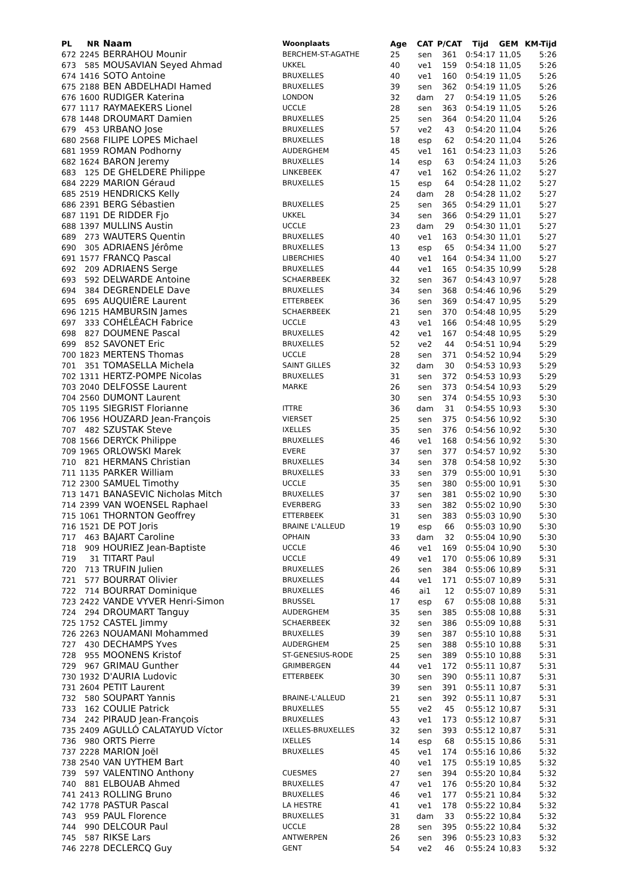| PL | NR | Naam | Woonplaats | Age | CAT | P/CAT | Tijd | GEM | KM-Tijd |
| --- | --- | --- | --- | --- | --- | --- | --- | --- | --- |
| 672 | 2245 | BERRAHOU Mounir | BERCHEM-ST-AGATHE | 25 | sen | 361 | 0:54:17 | 11,05 | 5:26 |
| 673 | 585 | MOUSAVIAN Seyed Ahmad | UKKEL | 40 | ve1 | 159 | 0:54:18 | 11,05 | 5:26 |
| 674 | 1416 | SOTO Antoine | BRUXELLES | 40 | ve1 | 160 | 0:54:19 | 11,05 | 5:26 |
| 675 | 2188 | BEN ABDELHADI Hamed | BRUXELLES | 39 | sen | 362 | 0:54:19 | 11,05 | 5:26 |
| 676 | 1600 | RUDIGER Katerina | LONDON | 32 | dam | 27 | 0:54:19 | 11,05 | 5:26 |
| 677 | 1117 | RAYMAEKERS Lionel | UCCLE | 28 | sen | 363 | 0:54:19 | 11,05 | 5:26 |
| 678 | 1448 | DROUMART Damien | BRUXELLES | 25 | sen | 364 | 0:54:20 | 11,04 | 5:26 |
| 679 | 453 | URBANO Jose | BRUXELLES | 57 | ve2 | 43 | 0:54:20 | 11,04 | 5:26 |
| 680 | 2568 | FILIPE LOPES Michael | BRUXELLES | 18 | esp | 62 | 0:54:20 | 11,04 | 5:26 |
| 681 | 1959 | ROMAN Podhorny | AUDERGHEM | 45 | ve1 | 161 | 0:54:23 | 11,03 | 5:26 |
| 682 | 1624 | BARON Jeremy | BRUXELLES | 14 | esp | 63 | 0:54:24 | 11,03 | 5:26 |
| 683 | 125 | DE GHELDERE Philippe | LINKEBEEK | 47 | ve1 | 162 | 0:54:26 | 11,02 | 5:27 |
| 684 | 2229 | MARION Géraud | BRUXELLES | 15 | esp | 64 | 0:54:28 | 11,02 | 5:27 |
| 685 | 2519 | HENDRICKS Kelly | | 24 | dam | 28 | 0:54:28 | 11,02 | 5:27 |
| 686 | 2391 | BERG Sébastien | BRUXELLES | 25 | sen | 365 | 0:54:29 | 11,01 | 5:27 |
| 687 | 1191 | DE RIDDER Fjo | UKKEL | 34 | sen | 366 | 0:54:29 | 11,01 | 5:27 |
| 688 | 1397 | MULLINS Austin | UCCLE | 23 | dam | 29 | 0:54:30 | 11,01 | 5:27 |
| 689 | 273 | WAUTERS Quentin | BRUXELLES | 40 | ve1 | 163 | 0:54:30 | 11,01 | 5:27 |
| 690 | 305 | ADRIAENS Jérôme | BRUXELLES | 13 | esp | 65 | 0:54:34 | 11,00 | 5:27 |
| 691 | 1577 | FRANCQ Pascal | LIBERCHIES | 40 | ve1 | 164 | 0:54:34 | 11,00 | 5:27 |
| 692 | 209 | ADRIAENS Serge | BRUXELLES | 44 | ve1 | 165 | 0:54:35 | 10,99 | 5:28 |
| 693 | 592 | DELWARDE Antoine | SCHAERBEEK | 32 | sen | 367 | 0:54:43 | 10,97 | 5:28 |
| 694 | 384 | DEGRENDELE Dave | BRUXELLES | 34 | sen | 368 | 0:54:46 | 10,96 | 5:29 |
| 695 | 695 | AUQUIÈRE Laurent | ETTERBEEK | 36 | sen | 369 | 0:54:47 | 10,95 | 5:29 |
| 696 | 1215 | HAMBURSIN James | SCHAERBEEK | 21 | sen | 370 | 0:54:48 | 10,95 | 5:29 |
| 697 | 333 | COHÉLÉACH Fabrice | UCCLE | 43 | ve1 | 166 | 0:54:48 | 10,95 | 5:29 |
| 698 | 827 | DOUMENE Pascal | BRUXELLES | 42 | ve1 | 167 | 0:54:48 | 10,95 | 5:29 |
| 699 | 852 | SAVONET Eric | BRUXELLES | 52 | ve2 | 44 | 0:54:51 | 10,94 | 5:29 |
| 700 | 1823 | MERTENS Thomas | UCCLE | 28 | sen | 371 | 0:54:52 | 10,94 | 5:29 |
| 701 | 351 | TOMASELLA Michela | SAINT GILLES | 32 | dam | 30 | 0:54:53 | 10,93 | 5:29 |
| 702 | 1311 | HERTZ-POMPE Nicolas | BRUXELLES | 31 | sen | 372 | 0:54:53 | 10,93 | 5:29 |
| 703 | 2040 | DELFOSSE Laurent | MARKE | 26 | sen | 373 | 0:54:54 | 10,93 | 5:29 |
| 704 | 2560 | DUMONT Laurent | | 30 | sen | 374 | 0:54:55 | 10,93 | 5:30 |
| 705 | 1195 | SIEGRIST Florianne | ITTRE | 36 | dam | 31 | 0:54:55 | 10,93 | 5:30 |
| 706 | 1956 | HOUZARD Jean-François | VIERSET | 25 | sen | 375 | 0:54:56 | 10,92 | 5:30 |
| 707 | 482 | SZUSTAK Steve | IXELLES | 35 | sen | 376 | 0:54:56 | 10,92 | 5:30 |
| 708 | 1566 | DERYCK Philippe | BRUXELLES | 46 | ve1 | 168 | 0:54:56 | 10,92 | 5:30 |
| 709 | 1965 | ORLOWSKI Marek | EVERE | 37 | sen | 377 | 0:54:57 | 10,92 | 5:30 |
| 710 | 821 | HERMANS Christian | BRUXELLES | 34 | sen | 378 | 0:54:58 | 10,92 | 5:30 |
| 711 | 1135 | PARKER William | BRUXELLES | 33 | sen | 379 | 0:55:00 | 10,91 | 5:30 |
| 712 | 2300 | SAMUEL Timothy | UCCLE | 35 | sen | 380 | 0:55:00 | 10,91 | 5:30 |
| 713 | 1471 | BANASEVIC Nicholas Mitch | BRUXELLES | 37 | sen | 381 | 0:55:02 | 10,90 | 5:30 |
| 714 | 2399 | VAN WOENSEL Raphael | EVERBERG | 33 | sen | 382 | 0:55:02 | 10,90 | 5:30 |
| 715 | 1061 | THORNTON Geoffrey | ETTERBEEK | 31 | sen | 383 | 0:55:03 | 10,90 | 5:30 |
| 716 | 1521 | DE POT Joris | BRAINE L'ALLEUD | 19 | esp | 66 | 0:55:03 | 10,90 | 5:30 |
| 717 | 463 | BAJART Caroline | OPHAIN | 33 | dam | 32 | 0:55:04 | 10,90 | 5:30 |
| 718 | 909 | HOURIEZ Jean-Baptiste | UCCLE | 46 | ve1 | 169 | 0:55:04 | 10,90 | 5:30 |
| 719 | 31 | TITART Paul | UCCLE | 49 | ve1 | 170 | 0:55:06 | 10,89 | 5:31 |
| 720 | 713 | TRUFIN Julien | BRUXELLES | 26 | sen | 384 | 0:55:06 | 10,89 | 5:31 |
| 721 | 577 | BOURRAT Olivier | BRUXELLES | 44 | ve1 | 171 | 0:55:07 | 10,89 | 5:31 |
| 722 | 714 | BOURRAT Dominique | BRUXELLES | 46 | ai1 | 12 | 0:55:07 | 10,89 | 5:31 |
| 723 | 2422 | VANDE VYVER Henri-Simon | BRUSSEL | 17 | esp | 67 | 0:55:08 | 10,88 | 5:31 |
| 724 | 294 | DROUMART Tanguy | AUDERGHEM | 35 | sen | 385 | 0:55:08 | 10,88 | 5:31 |
| 725 | 1752 | CASTEL Jimmy | SCHAERBEEK | 32 | sen | 386 | 0:55:09 | 10,88 | 5:31 |
| 726 | 2263 | NOUAMANI Mohammed | BRUXELLES | 39 | sen | 387 | 0:55:10 | 10,88 | 5:31 |
| 727 | 430 | DECHAMPS Yves | AUDERGHEM | 25 | sen | 388 | 0:55:10 | 10,88 | 5:31 |
| 728 | 955 | MOONENS Kristof | ST-GENESIUS-RODE | 25 | sen | 389 | 0:55:10 | 10,88 | 5:31 |
| 729 | 967 | GRIMAU Gunther | GRIMBERGEN | 44 | ve1 | 172 | 0:55:11 | 10,87 | 5:31 |
| 730 | 1932 | D'AURIA Ludovic | ETTERBEEK | 30 | sen | 390 | 0:55:11 | 10,87 | 5:31 |
| 731 | 2604 | PETIT Laurent | | 39 | sen | 391 | 0:55:11 | 10,87 | 5:31 |
| 732 | 580 | SOUPART Yannis | BRAINE-L'ALLEUD | 21 | sen | 392 | 0:55:11 | 10,87 | 5:31 |
| 733 | 162 | COULIE Patrick | BRUXELLES | 55 | ve2 | 45 | 0:55:12 | 10,87 | 5:31 |
| 734 | 242 | PIRAUD Jean-François | BRUXELLES | 43 | ve1 | 173 | 0:55:12 | 10,87 | 5:31 |
| 735 | 2409 | AGULLÓ CALATAYUD Víctor | IXELLES-BRUXELLES | 32 | sen | 393 | 0:55:12 | 10,87 | 5:31 |
| 736 | 980 | ORTS Pierre | IXELLES | 14 | esp | 68 | 0:55:15 | 10,86 | 5:31 |
| 737 | 2228 | MARION Joël | BRUXELLES | 45 | ve1 | 174 | 0:55:16 | 10,86 | 5:32 |
| 738 | 2540 | VAN UYTHEM Bart | | 40 | ve1 | 175 | 0:55:19 | 10,85 | 5:32 |
| 739 | 597 | VALENTINO Anthony | CUESMES | 27 | sen | 394 | 0:55:20 | 10,84 | 5:32 |
| 740 | 881 | ELBOUAB Ahmed | BRUXELLES | 47 | ve1 | 176 | 0:55:20 | 10,84 | 5:32 |
| 741 | 2413 | ROLLING Bruno | BRUXELLES | 46 | ve1 | 177 | 0:55:21 | 10,84 | 5:32 |
| 742 | 1778 | PASTUR Pascal | LA HESTRE | 41 | ve1 | 178 | 0:55:22 | 10,84 | 5:32 |
| 743 | 959 | PAUL Florence | BRUXELLES | 31 | dam | 33 | 0:55:22 | 10,84 | 5:32 |
| 744 | 990 | DELCOUR Paul | UCCLE | 28 | sen | 395 | 0:55:22 | 10,84 | 5:32 |
| 745 | 587 | RIKSE Lars | ANTWERPEN | 26 | sen | 396 | 0:55:23 | 10,83 | 5:32 |
| 746 | 2278 | DECLERCQ Guy | GENT | 54 | ve2 | 46 | 0:55:24 | 10,83 | 5:32 |